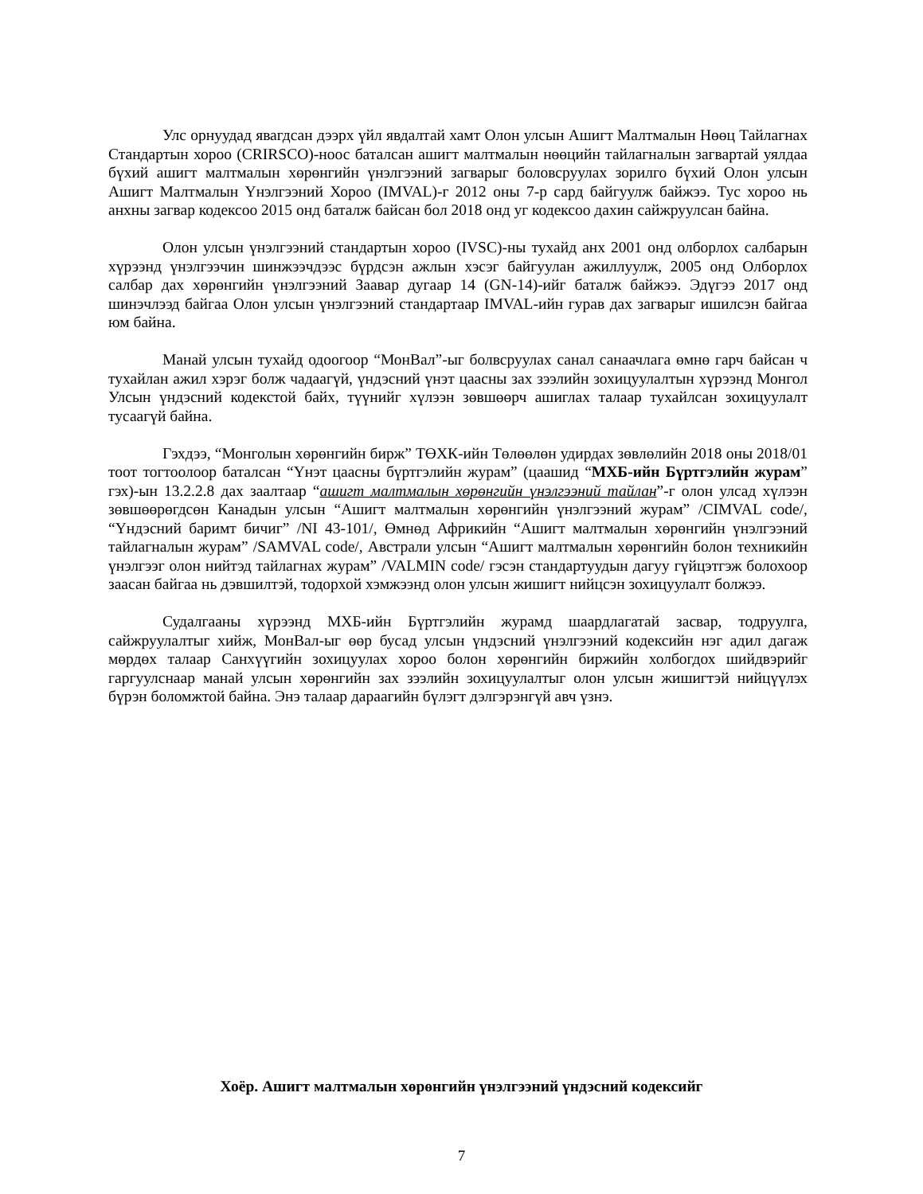Улс орнуудад явагдсан дээрх үйл явдалтай хамт Олон улсын Ашигт Малтмалын Нөөц Тайлагнах Стандартын хороо (CRIRSCO)-ноос баталсан ашигт малтмалын нөөцийн тайлагналын загвартай уялдаа бүхий ашигт малтмалын хөрөнгийн үнэлгээний загварыг боловсруулах зорилго бүхий Олон улсын Ашигт Малтмалын Үнэлгээний Хороо (IMVAL)-г 2012 оны 7-р сард байгуулж байжээ. Тус хороо нь анхны загвар кодексоо 2015 онд баталж байсан бол 2018 онд уг кодексоо дахин сайжруулсан байна.
Олон улсын үнэлгээний стандартын хороо (IVSC)-ны тухайд анх 2001 онд олборлох салбарын хүрээнд үнэлгээчин шинжээчдээс бүрдсэн ажлын хэсэг байгуулан ажиллуулж, 2005 онд Олборлох салбар дах хөрөнгийн үнэлгээний Заавар дугаар 14 (GN-14)-ийг баталж байжээ. Эдүгээ 2017 онд шинэчлээд байгаа Олон улсын үнэлгээний стандартаар IMVAL-ийн гурав дах загварыг ишилсэн байгаа юм байна.
Манай улсын тухайд одоогоор “МонВал”-ыг болвсруулах санал санаачлага өмнө гарч байсан ч тухайлан ажил хэрэг болж чадаагүй, үндэсний үнэт цаасны зах зээлийн зохицуулалтын хүрээнд Монгол Улсын үндэсний кодекстой байх, түүнийг хүлээн зөвшөөрч ашиглах талаар тухайлсан зохицуулалт тусаагүй байна.
Гэхдээ, “Монголын хөрөнгийн бирж” ТӨХК-ийн Төлөөлөн удирдах зөвлөлийн 2018 оны 2018/01 тоот тогтоолоор баталсан “Үнэт цаасны бүртгэлийн журам” (цаашид “МХБ-ийн Бүртгэлийн журам” гэх)-ын 13.2.2.8 дах заалтаар “ашигт малтмалын хөрөнгийн үнэлгээний тайлан”-г олон улсад хүлээн зөвшөөрөгдсөн Канадын улсын “Ашигт малтмалын хөрөнгийн үнэлгээний журам” /CIMVAL code/, “Үндэсний баримт бичиг” /NI 43-101/, Өмнөд Африкийн “Ашигт малтмалын хөрөнгийн үнэлгээний тайлагналын журам” /SAMVAL code/, Австрали улсын “Ашигт малтмалын хөрөнгийн болон техникийн үнэлгээг олон нийтэд тайлагнах журам” /VALMIN code/ гэсэн стандартуудын дагуу гүйцэтгэж болохоор заасан байгаа нь дэвшилтэй, тодорхой хэмжээнд олон улсын жишигт нийцсэн зохицуулалт болжээ.
Судалгааны хүрээнд МХБ-ийн Бүртгэлийн журамд шаардлагатай засвар, тодруулга, сайжруулалтыг хийж, МонВал-ыг өөр бусад улсын үндэсний үнэлгээний кодексийн нэг адил дагаж мөрдөх талаар Санхүүгийн зохицуулах хороо болон хөрөнгийн биржийн холбогдох шийдвэрийг гаргуулснаар манай улсын хөрөнгийн зах зээлийн зохицуулалтыг олон улсын жишигтэй нийцүүлэх бүрэн боломжтой байна. Энэ талаар дараагийн бүлэгт дэлгэрэнгүй авч үзнэ.
Хоёр. Ашигт малтмалын хөрөнгийн үнэлгээний үндэсний кодексийг
7